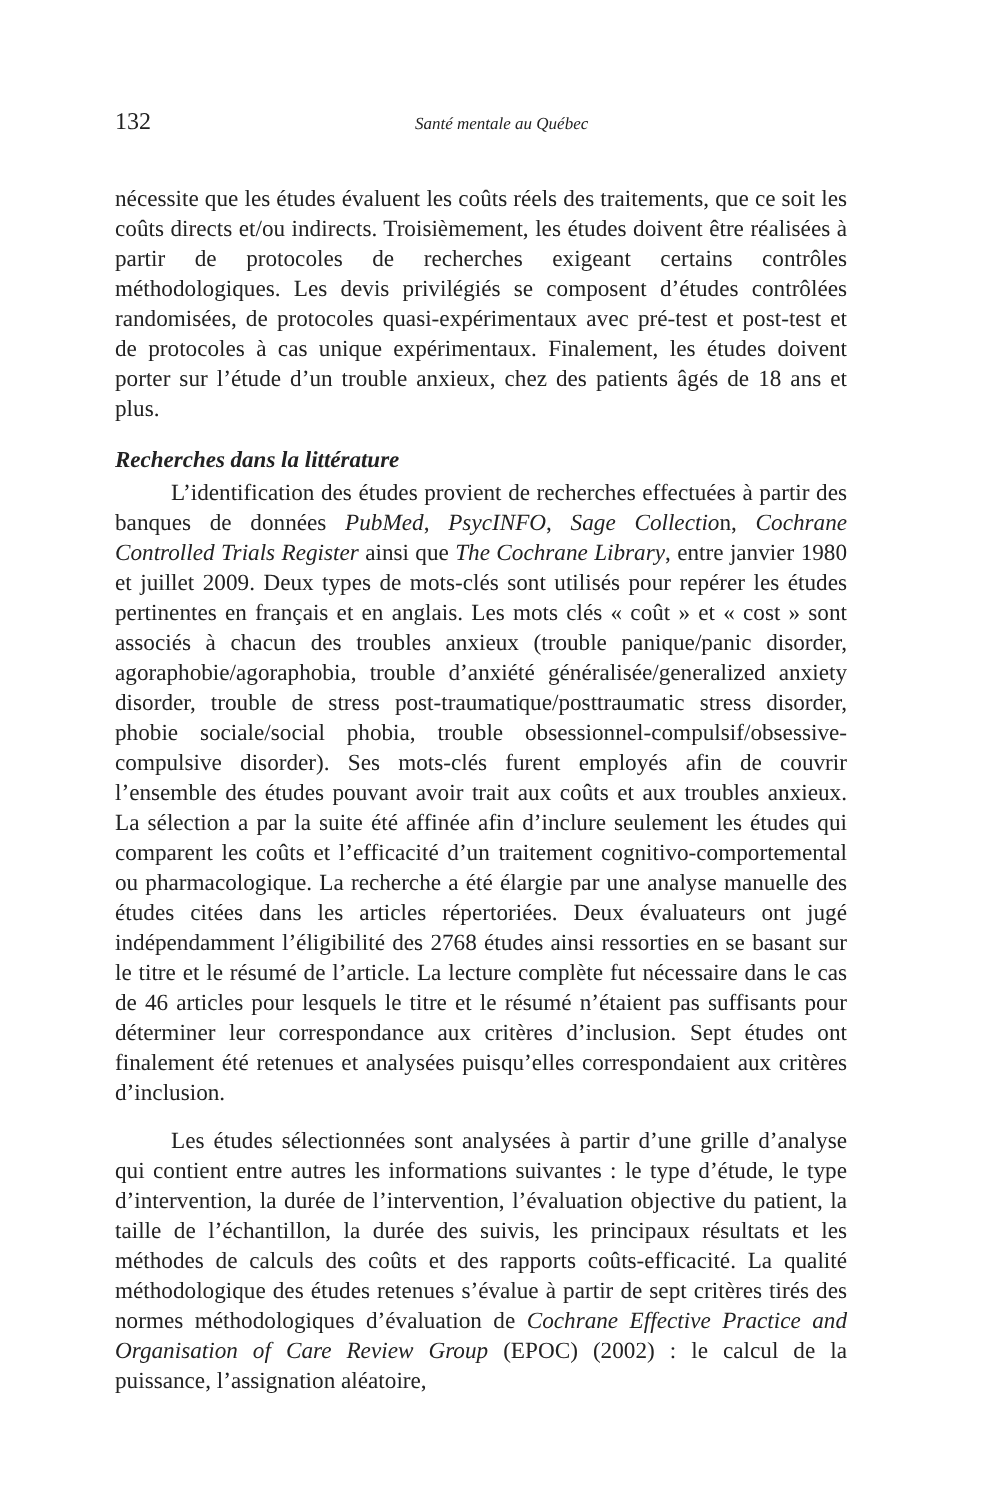132 Santé mentale au Québec
nécessite que les études évaluent les coûts réels des traitements, que ce soit les coûts directs et/ou indirects. Troisièmement, les études doivent être réalisées à partir de protocoles de recherches exigeant certains contrôles méthodologiques. Les devis privilégiés se composent d’études contrôlées randomisées, de protocoles quasi-expérimentaux avec pré-test et post-test et de protocoles à cas unique expérimentaux. Finalement, les études doivent porter sur l’étude d’un trouble anxieux, chez des patients âgés de 18 ans et plus.
Recherches dans la littérature
L’identification des études provient de recherches effectuées à partir des banques de données PubMed, PsycINFO, Sage Collection, Cochrane Controlled Trials Register ainsi que The Cochrane Library, entre janvier 1980 et juillet 2009. Deux types de mots-clés sont utilisés pour repérer les études pertinentes en français et en anglais. Les mots clés « coût » et « cost » sont associés à chacun des troubles anxieux (trouble panique/panic disorder, agoraphobie/agoraphobia, trouble d’anxiété généralisée/generalized anxiety disorder, trouble de stress post-traumatique/posttraumatic stress disorder, phobie sociale/social phobia, trouble obsessionnel-compulsif/obsessive-compulsive disorder). Ses mots-clés furent employés afin de couvrir l’ensemble des études pouvant avoir trait aux coûts et aux troubles anxieux. La sélection a par la suite été affinée afin d’inclure seulement les études qui comparent les coûts et l’efficacité d’un traitement cognitivo-comportemental ou pharmacologique. La recherche a été élargie par une analyse manuelle des études citées dans les articles répertoriées. Deux évaluateurs ont jugé indépendamment l’éligibilité des 2768 études ainsi ressorties en se basant sur le titre et le résumé de l’article. La lecture complète fut nécessaire dans le cas de 46 articles pour lesquels le titre et le résumé n’étaient pas suffisants pour déterminer leur correspondance aux critères d’inclusion. Sept études ont finalement été retenues et analysées puisqu’elles correspondaient aux critères d’inclusion.
Les études sélectionnées sont analysées à partir d’une grille d’analyse qui contient entre autres les informations suivantes : le type d’étude, le type d’intervention, la durée de l’intervention, l’évaluation objective du patient, la taille de l’échantillon, la durée des suivis, les principaux résultats et les méthodes de calculs des coûts et des rapports coûts-efficacité. La qualité méthodologique des études retenues s’évalue à partir de sept critères tirés des normes méthodologiques d’évaluation de Cochrane Effective Practice and Organisation of Care Review Group (EPOC) (2002) : le calcul de la puissance, l’assignation aléatoire,